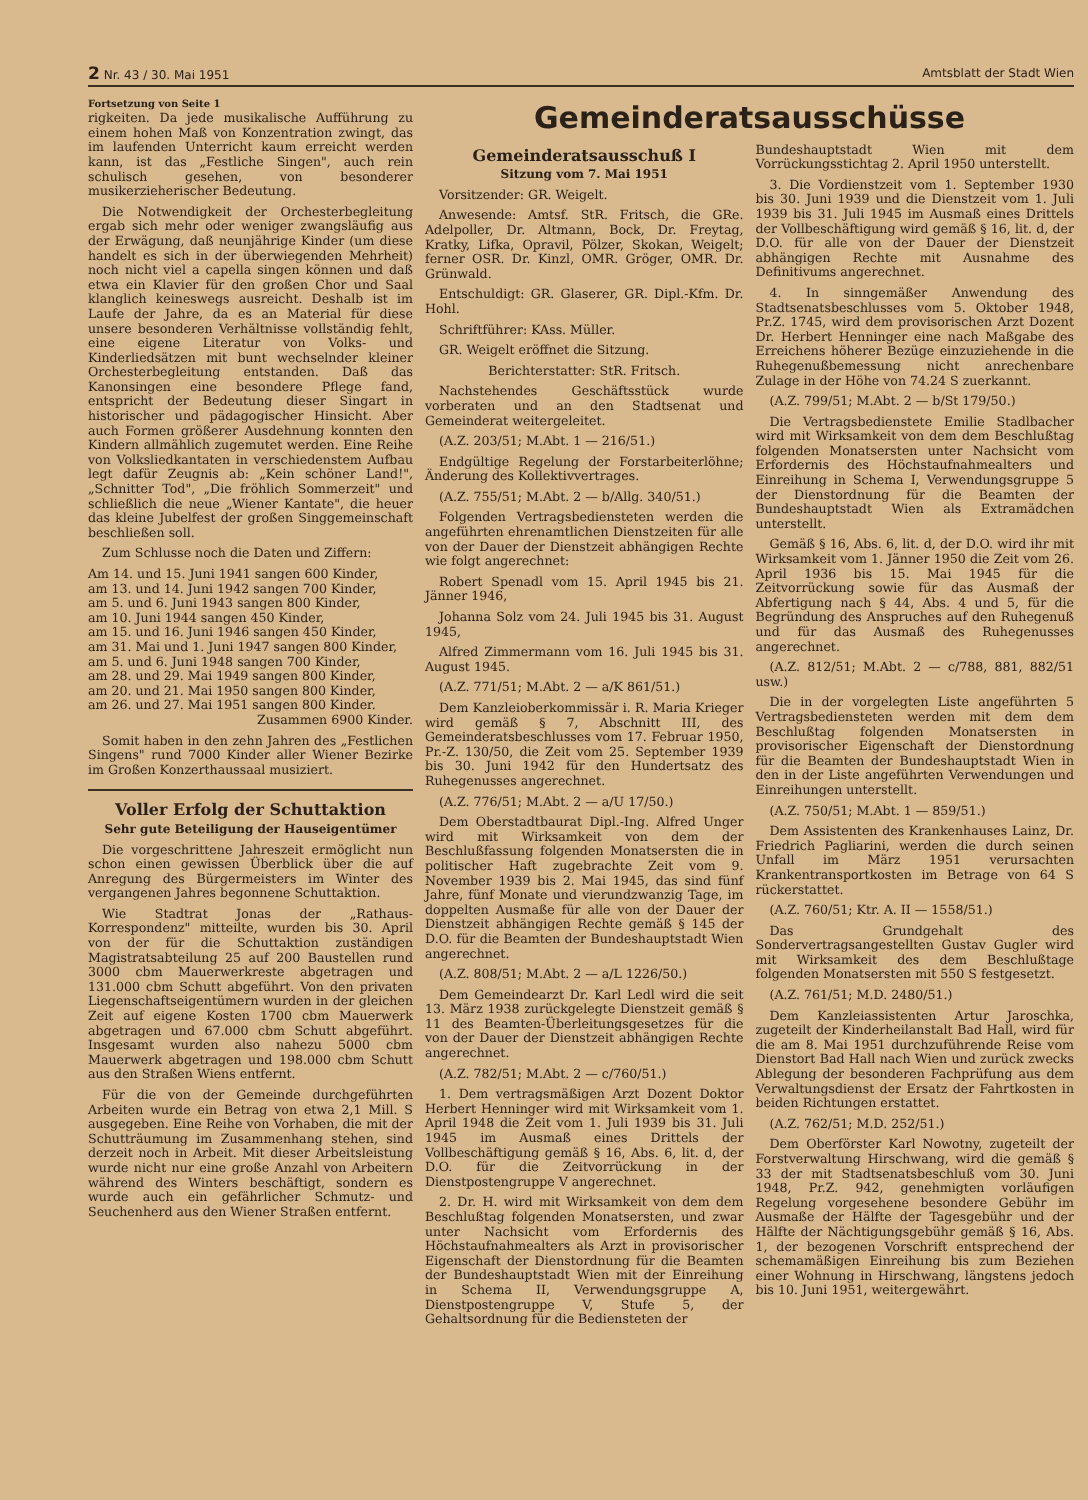2 Nr. 43 / 30. Mai 1951 Amtsblatt der Stadt Wien
Fortsetzung von Seite 1
rigkeiten. Da jede musikalische Aufführung zu einem hohen Maß von Konzentration zwingt, das im laufenden Unterricht kaum erreicht werden kann, ist das „Festliche Singen", auch rein schulisch gesehen, von besonderer musikerzieherischer Bedeutung.
Die Notwendigkeit der Orchesterbegleitung ergab sich mehr oder weniger zwangsläufig aus der Erwägung, daß neunjährige Kinder (um diese handelt es sich in der überwiegenden Mehrheit) noch nicht viel a capella singen können und daß etwa ein Klavier für den großen Chor und Saal klanglich keineswegs ausreicht. Deshalb ist im Laufe der Jahre, da es an Material für diese unsere besonderen Verhältnisse vollständig fehlt, eine eigene Literatur von Volks- und Kinderliedsätzen mit bunt wechselnder kleiner Orchesterbegleitung entstanden. Daß das Kanonsingen eine besondere Pflege fand, entspricht der Bedeutung dieser Singart in historischer und pädagogischer Hinsicht. Aber auch Formen größerer Ausdehnung konnten den Kindern allmählich zugemutet werden. Eine Reihe von Volksliedkantaten in verschiedenstem Aufbau legt dafür Zeugnis ab: „Kein schöner Land!", „Schnitter Tod", „Die fröhlich Sommerzeit" und schließlich die neue „Wiener Kantate", die heuer das kleine Jubelfest der großen Singgemeinschaft beschließen soll.
Zum Schlusse noch die Daten und Ziffern:
Am 14. und 15. Juni 1941 sangen 600 Kinder,
am 13. und 14. Juni 1942 sangen 700 Kinder,
am 5. und 6. Juni 1943 sangen 800 Kinder,
am 10. Juni 1944 sangen 450 Kinder,
am 15. und 16. Juni 1946 sangen 450 Kinder,
am 31. Mai und 1. Juni 1947 sangen 800 Kinder,
am 5. und 6. Juni 1948 sangen 700 Kinder,
am 28. und 29. Mai 1949 sangen 800 Kinder,
am 20. und 21. Mai 1950 sangen 800 Kinder,
am 26. und 27. Mai 1951 sangen 800 Kinder.
Zusammen 6900 Kinder.
Somit haben in den zehn Jahren des „Festlichen Singens" rund 7000 Kinder aller Wiener Bezirke im Großen Konzerthaussaal musiziert.
Voller Erfolg der Schuttaktion
Sehr gute Beteiligung der Hauseigentümer
Die vorgeschrittene Jahreszeit ermöglicht nun schon einen gewissen Überblick über die auf Anregung des Bürgermeisters im Winter des vergangenen Jahres begonnene Schuttaktion.
Wie Stadtrat Jonas der „Rathaus-Korrespondenz" mitteilte, wurden bis 30. April von der für die Schuttaktion zuständigen Magistratsabteilung 25 auf 200 Baustellen rund 3000 cbm Mauerwerkreste abgetragen und 131.000 cbm Schutt abgeführt. Von den privaten Liegenschaftseigentümern wurden in der gleichen Zeit auf eigene Kosten 1700 cbm Mauerwerk abgetragen und 67.000 cbm Schutt abgeführt. Insgesamt wurden also nahezu 5000 cbm Mauerwerk abgetragen und 198.000 cbm Schutt aus den Straßen Wiens entfernt.
Für die von der Gemeinde durchgeführten Arbeiten wurde ein Betrag von etwa 2,1 Mill. S ausgegeben. Eine Reihe von Vorhaben, die mit der Schutträumung im Zusammenhang stehen, sind derzeit noch in Arbeit. Mit dieser Arbeitsleistung wurde nicht nur eine große Anzahl von Arbeitern während des Winters beschäftigt, sondern es wurde auch ein gefährlicher Schmutz- und Seuchenherd aus den Wiener Straßen entfernt.
Gemeinderatsausschüsse
Gemeinderatsausschuß I
Sitzung vom 7. Mai 1951
Vorsitzender: GR. Weigelt.
Anwesende: Amtsf. StR. Fritsch, die GRe. Adelpoller, Dr. Altmann, Bock, Dr. Freytag, Kratky, Lifka, Opravil, Pölzer, Skokan, Weigelt; ferner OSR. Dr. Kinzl, OMR. Gröger, OMR. Dr. Grünwald.
Entschuldigt: GR. Glaserer, GR. Dipl.-Kfm. Dr. Hohl.
Schriftführer: KAss. Müller.
GR. Weigelt eröffnet die Sitzung.
Berichterstatter: StR. Fritsch.
Nachstehendes Geschäftsstück wurde vorberaten und an den Stadtsenat und Gemeinderat weitergeleitet.
(A.Z. 203/51; M.Abt. 1 — 216/51.)
Endgültige Regelung der Forstarbeiterlöhne; Änderung des Kollektivvertrages.
(A.Z. 755/51; M.Abt. 2 — b/Allg. 340/51.)
Folgenden Vertragsbediensteten werden die angeführten ehrenamtlichen Dienstzeiten für alle von der Dauer der Dienstzeit abhängigen Rechte wie folgt angerechnet:
Robert Spenadl vom 15. April 1945 bis 21. Jänner 1946,
Johanna Solz vom 24. Juli 1945 bis 31. August 1945,
Alfred Zimmermann vom 16. Juli 1945 bis 31. August 1945.
(A.Z. 771/51; M.Abt. 2 — a/K 861/51.)
Dem Kanzleioberkommissär i. R. Maria Krieger wird gemäß § 7, Abschnitt III, des Gemeinderatsbeschlusses vom 17. Februar 1950, Pr.-Z. 130/50, die Zeit vom 25. September 1939 bis 30. Juni 1942 für den Hundertsatz des Ruhegenusses angerechnet.
(A.Z. 776/51; M.Abt. 2 — a/U 17/50.)
Dem Oberstadtbaurat Dipl.-Ing. Alfred Unger wird mit Wirksamkeit von dem der Beschlußfassung folgenden Monatsersten die in politischer Haft zugebrachte Zeit vom 9. November 1939 bis 2. Mai 1945, das sind fünf Jahre, fünf Monate und vierundzwanzig Tage, im doppelten Ausmaße für alle von der Dauer der Dienstzeit abhängigen Rechte gemäß § 145 der D.O. für die Beamten der Bundeshauptstadt Wien angerechnet.
(A.Z. 808/51; M.Abt. 2 — a/L 1226/50.)
Dem Gemeindearzt Dr. Karl Ledl wird die seit 13. März 1938 zurückgelegte Dienstzeit gemäß § 11 des Beamten-Überleitungsgesetzes für die von der Dauer der Dienstzeit abhängigen Rechte angerechnet.
(A.Z. 782/51; M.Abt. 2 — c/760/51.)
1. Dem vertragsmäßigen Arzt Dozent Doktor Herbert Henninger wird mit Wirksamkeit vom 1. April 1948 die Zeit vom 1. Juli 1939 bis 31. Juli 1945 im Ausmaß eines Drittels der Vollbeschäftigung gemäß § 16, Abs. 6, lit. d, der D.O. für die Zeitvorrückung in der Dienstpostengruppe V angerechnet.
2. Dr. H. wird mit Wirksamkeit von dem dem Beschlußtag folgenden Monatsersten, und zwar unter Nachsicht vom Erfordernis des Höchstaufnahmealters als Arzt in provisorischer Eigenschaft der Dienstordnung für die Beamten der Bundeshauptstadt Wien mit der Einreihung in Schema II, Verwendungsgruppe A, Dienstpostengruppe V, Stufe 5, der Gehaltsordnung für die Bediensteten der
Bundeshauptstadt Wien mit dem Vorrückungsstichtag 2. April 1950 unterstellt.
3. Die Vordienstzeit vom 1. September 1930 bis 30. Juni 1939 und die Dienstzeit vom 1. Juli 1939 bis 31. Juli 1945 im Ausmaß eines Drittels der Vollbeschäftigung wird gemäß § 16, lit. d, der D.O. für alle von der Dauer der Dienstzeit abhängigen Rechte mit Ausnahme des Definitivums angerechnet.
4. In sinngemäßer Anwendung des Stadtsenatsbeschlusses vom 5. Oktober 1948, Pr.Z. 1745, wird dem provisorischen Arzt Dozent Dr. Herbert Henninger eine nach Maßgabe des Erreichens höherer Bezüge einzuziehende in die Ruhegenußbemessung nicht anrechenbare Zulage in der Höhe von 74.24 S zuerkannt.
(A.Z. 799/51; M.Abt. 2 — b/St 179/50.)
Die Vertragsbedienstete Emilie Stadlbacher wird mit Wirksamkeit von dem dem Beschlußtag folgenden Monatsersten unter Nachsicht vom Erfordernis des Höchstaufnahmealters und Einreihung in Schema I, Verwendungsgruppe 5 der Dienstordnung für die Beamten der Bundeshauptstadt Wien als Extramädchen unterstellt.
Gemäß § 16, Abs. 6, lit. d, der D.O. wird ihr mit Wirksamkeit vom 1. Jänner 1950 die Zeit vom 26. April 1936 bis 15. Mai 1945 für die Zeitvorrückung sowie für das Ausmaß der Abfertigung nach § 44, Abs. 4 und 5, für die Begründung des Anspruches auf den Ruhegenuß und für das Ausmaß des Ruhegenusses angerechnet.
(A.Z. 812/51; M.Abt. 2 — c/788, 881, 882/51 usw.)
Die in der vorgelegten Liste angeführten 5 Vertragsbediensteten werden mit dem dem Beschlußtag folgenden Monatsersten in provisorischer Eigenschaft der Dienstordnung für die Beamten der Bundeshauptstadt Wien in den in der Liste angeführten Verwendungen und Einreihungen unterstellt.
(A.Z. 750/51; M.Abt. 1 — 859/51.)
Dem Assistenten des Krankenhauses Lainz, Dr. Friedrich Pagliarini, werden die durch seinen Unfall im März 1951 verursachten Krankentransportkosten im Betrage von 64 S rückerstattet.
(A.Z. 760/51; Ktr. A. II — 1558/51.)
Das Grundgehalt des Sondervertragsangestellten Gustav Gugler wird mit Wirksamkeit des dem Beschlußtage folgenden Monatsersten mit 550 S festgesetzt.
(A.Z. 761/51; M.D. 2480/51.)
Dem Kanzleiassistenten Artur Jaroschka, zugeteilt der Kinderheilanstalt Bad Hall, wird für die am 8. Mai 1951 durchzuführende Reise vom Dienstort Bad Hall nach Wien und zurück zwecks Ablegung der besonderen Fachprüfung aus dem Verwaltungsdienst der Ersatz der Fahrtkosten in beiden Richtungen erstattet.
(A.Z. 762/51; M.D. 252/51.)
Dem Oberförster Karl Nowotny, zugeteilt der Forstverwaltung Hirschwang, wird die gemäß § 33 der mit Stadtsenatsbeschluß vom 30. Juni 1948, Pr.Z. 942, genehmigten vorläufigen Regelung vorgesehene besondere Gebühr im Ausmaße der Hälfte der Tagesgebühr und der Hälfte der Nächtigungsgebühr gemäß § 16, Abs. 1, der bezogenen Vorschrift entsprechend der schemamäßigen Einreihung bis zum Beziehen einer Wohnung in Hirschwang, längstens jedoch bis 10. Juni 1951, weitergewährt.